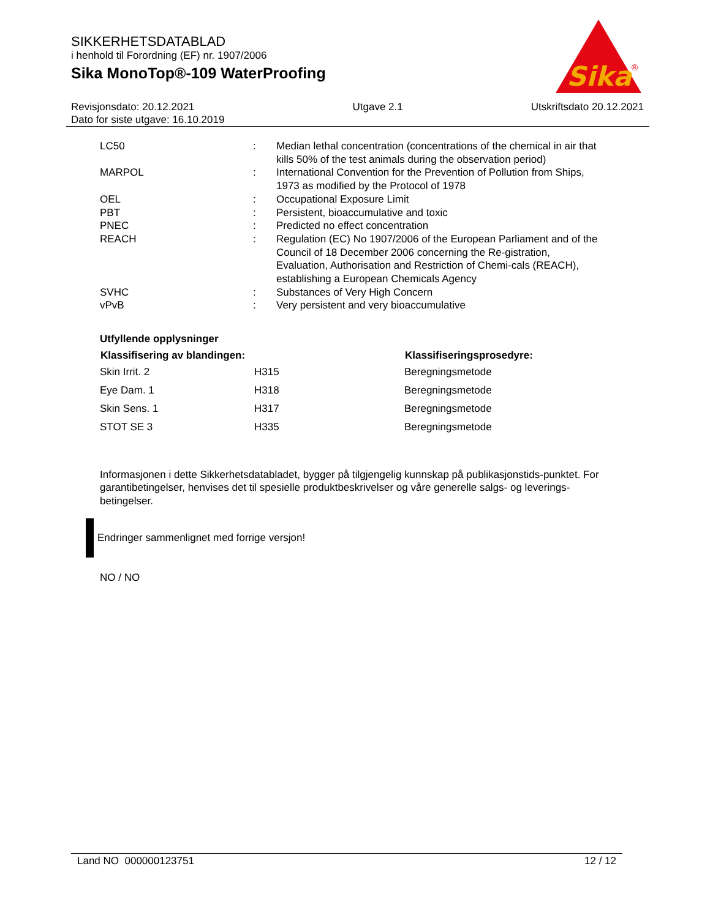SIKKERHETSDATABLAD
i henhold til Forordning (EF) nr. 1907/2006
Sika MonoTop®-109 WaterProofing
Sika
®
Revisjonsdato: 20.12.2021
Dato for siste utgave: 16.10.2019
Utgave 2.1 Utskriftsdato 20.12.2021
| LC50 | : | Median lethal concentration (concentrations of the chemical in air that kills 50% of the test animals during the observation period) |
| MARPOL | : | International Convention for the Prevention of Pollution from Ships, 1973 as modified by the Protocol of 1978 |
| OEL | : | Occupational Exposure Limit |
| PBT | : | Persistent, bioaccumulative and toxic |
| PNEC | : | Predicted no effect concentration |
| REACH | : | Regulation (EC) No 1907/2006 of the European Parliament and of the Council of 18 December 2006 concerning the Re-gistration, Evaluation, Authorisation and Restriction of Chemi-cals (REACH), establishing a European Chemicals Agency |
| SVHC | : | Substances of Very High Concern |
| vPvB | : | Very persistent and very bioaccumulative |
Utfyllende opplysninger
| Klassifisering av blandingen: | | Klassifiseringsprosedyre: |
| --- | --- | --- |
| Skin Irrit. 2 | H315 | Beregningsmetode |
| Eye Dam. 1 | H318 | Beregningsmetode |
| Skin Sens. 1 | H317 | Beregningsmetode |
| STOT SE 3 | H335 | Beregningsmetode |
Informasjonen i dette Sikkerhetsdatabladet, bygger på tilgjengelig kunnskap på publikasjonstids-punktet. For garantibetingelser, henvises det til spesielle produktbeskrivelser og våre generelle salgs- og leverings- betingelser.
Endringer sammenlignet med forrige versjon!
NO / NO
Land NO 000000123751 12 / 12